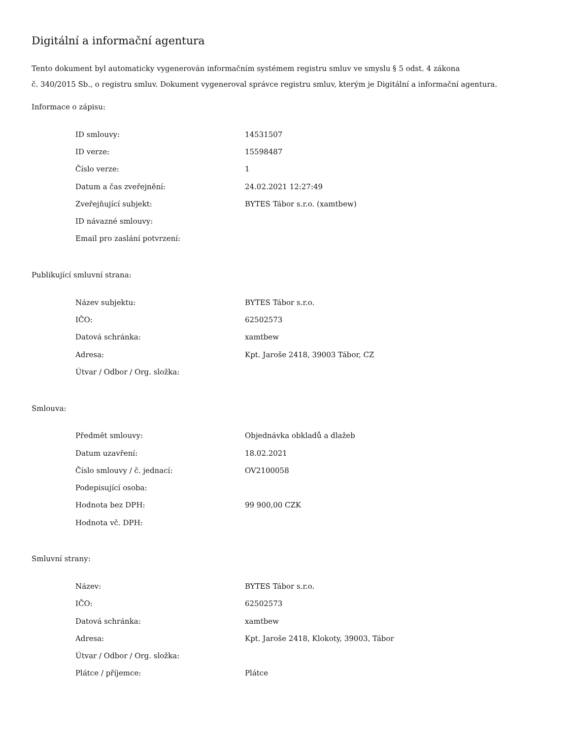Digitální a informační agentura
Tento dokument byl automaticky vygenerován informačním systémem registru smluv ve smyslu § 5 odst. 4 zákona
č. 340/2015 Sb., o registru smluv. Dokument vygeneroval správce registru smluv, kterým je Digitální a informační agentura.
Informace o zápisu:
| ID smlouvy: | 14531507 |
| ID verze: | 15598487 |
| Číslo verze: | 1 |
| Datum a čas zveřejnění: | 24.02.2021 12:27:49 |
| Zveřejňující subjekt: | BYTES Tábor s.r.o. (xamtbew) |
| ID návazné smlouvy: | |
| Email pro zaslání potvrzení: | |
Publikující smluvní strana:
| Název subjektu: | BYTES Tábor s.r.o. |
| IČO: | 62502573 |
| Datová schránka: | xamtbew |
| Adresa: | Kpt. Jaroše 2418, 39003 Tábor, CZ |
| Útvar / Odbor / Org. složka: | |
Smlouva:
| Předmět smlouvy: | Objednávka obkladů a dlažeb |
| Datum uzavření: | 18.02.2021 |
| Číslo smlouvy / č. jednací: | OV2100058 |
| Podepisující osoba: | |
| Hodnota bez DPH: | 99 900,00 CZK |
| Hodnota vč. DPH: | |
Smluvní strany:
| Název: | BYTES Tábor s.r.o. |
| IČO: | 62502573 |
| Datová schránka: | xamtbew |
| Adresa: | Kpt. Jaroše 2418, Klokoty, 39003, Tábor |
| Útvar / Odbor / Org. složka: | |
| Plátce / příjemce: | Plátce |